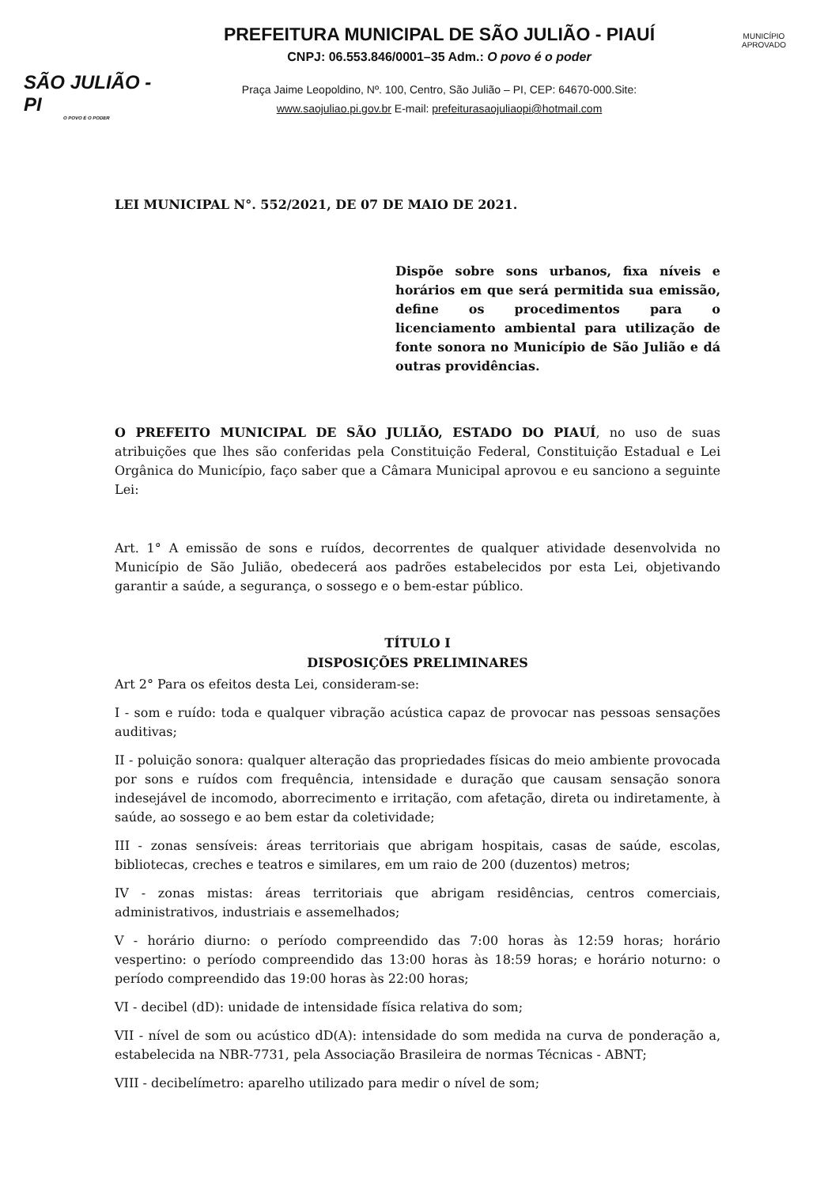SÃO JULIÃO - PI
O POVO É O PODER
PREFEITURA MUNICIPAL DE SÃO JULIÃO - PIAUÍ
CNPJ: 06.553.846/0001–35 Adm.: O povo é o poder
Praça Jaime Leopoldino, Nº. 100, Centro, São Julião – PI, CEP: 64670-000.Site:
www.saojuliao.pi.gov.br E-mail: prefeiturasaojuliaopi@hotmail.com
MUNICÍPIO APROVADO
LEI MUNICIPAL N°. 552/2021, DE 07 DE MAIO DE 2021.
Dispõe sobre sons urbanos, fixa níveis e horários em que será permitida sua emissão, define os procedimentos para o licenciamento ambiental para utilização de fonte sonora no Município de São Julião e dá outras providências.
O PREFEITO MUNICIPAL DE SÃO JULIÃO, ESTADO DO PIAUÍ, no uso de suas atribuições que lhes são conferidas pela Constituição Federal, Constituição Estadual e Lei Orgânica do Município, faço saber que a Câmara Municipal aprovou e eu sanciono a seguinte Lei:
Art. 1° A emissão de sons e ruídos, decorrentes de qualquer atividade desenvolvida no Município de São Julião, obedecerá aos padrões estabelecidos por esta Lei, objetivando garantir a saúde, a segurança, o sossego e o bem-estar público.
TÍTULO I
DISPOSIÇÕES PRELIMINARES
Art 2° Para os efeitos desta Lei, consideram-se:
I - som e ruído: toda e qualquer vibração acústica capaz de provocar nas pessoas sensações auditivas;
II - poluição sonora: qualquer alteração das propriedades físicas do meio ambiente provocada por sons e ruídos com frequência, intensidade e duração que causam sensação sonora indesejável de incomodo, aborrecimento e irritação, com afetação, direta ou indiretamente, à saúde, ao sossego e ao bem estar da coletividade;
III - zonas sensíveis: áreas territoriais que abrigam hospitais, casas de saúde, escolas, bibliotecas, creches e teatros e similares, em um raio de 200 (duzentos) metros;
IV - zonas mistas: áreas territoriais que abrigam residências, centros comerciais, administrativos, industriais e assemelhados;
V - horário diurno: o período compreendido das 7:00 horas às 12:59 horas; horário vespertino: o período compreendido das 13:00 horas às 18:59 horas; e horário noturno: o período compreendido das 19:00 horas às 22:00 horas;
VI - decibel (dD): unidade de intensidade física relativa do som;
VII - nível de som ou acústico dD(A): intensidade do som medida na curva de ponderação a, estabelecida na NBR-7731, pela Associação Brasileira de normas Técnicas - ABNT;
VIII - decibelímetro: aparelho utilizado para medir o nível de som;